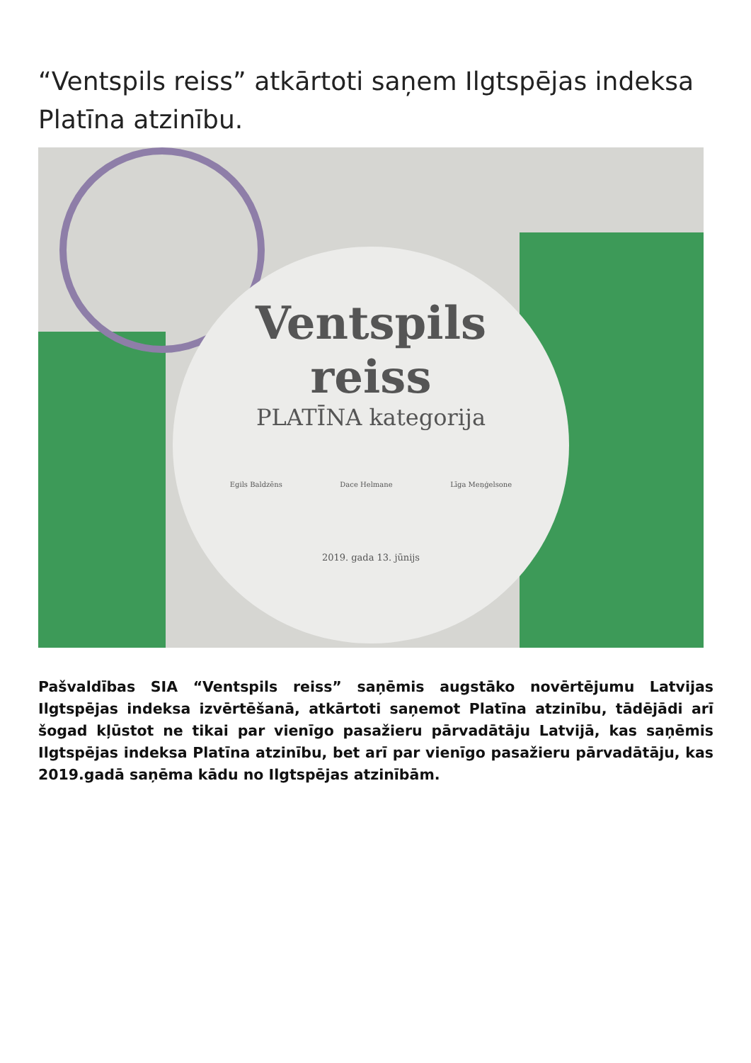“Ventspils reiss” atkārtoti saņem Ilgtspējas indeksa Platīna atzinību.
Ventspils
reiss
PLATĪNA kategorija
Egils Baldzēns Dace Helmane Līga Meņģelsone
2019. gada 13. jūnijs
Pašvaldības SIA “Ventspils reiss” saņēmis augstāko novērtējumu Latvijas Ilgtspējas indeksa izvērtēšanā, atkārtoti saņemot Platīna atzinību, tādējādi arī šogad kļūstot ne tikai par vienīgo pasažieru pārvadātāju Latvijā, kas saņēmis Ilgtspējas indeksa Platīna atzinību, bet arī par vienīgo pasažieru pārvadātāju, kas 2019.gadā saņēma kādu no Ilgtspējas atzinībām.